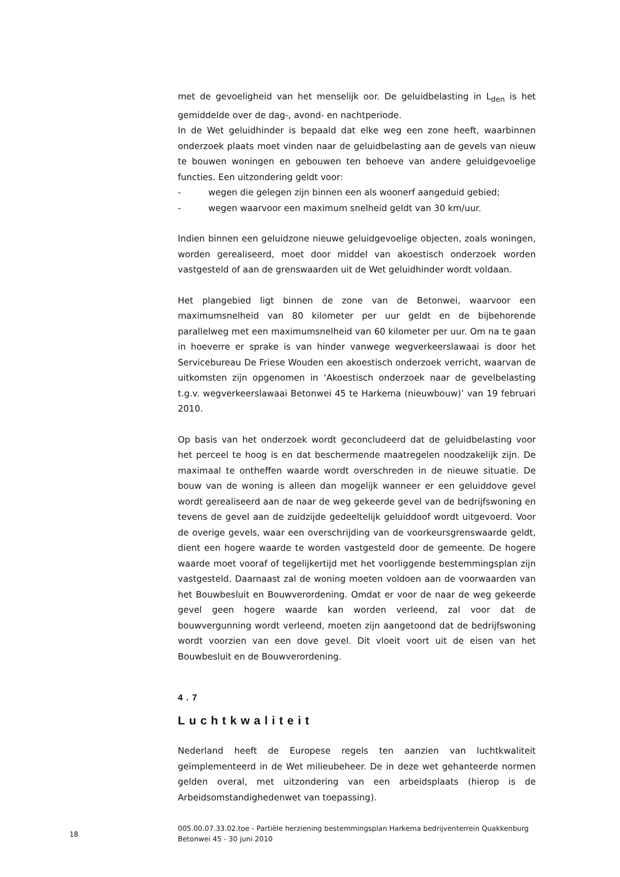met de gevoeligheid van het menselijk oor. De geluidbelasting in L<sub>den</sub> is het gemiddelde over de dag-, avond- en nachtperiode.
In de Wet geluidhinder is bepaald dat elke weg een zone heeft, waarbinnen onderzoek plaats moet vinden naar de geluidbelasting aan de gevels van nieuw te bouwen woningen en gebouwen ten behoeve van andere geluidgevoelige functies. Een uitzondering geldt voor:
- wegen die gelegen zijn binnen een als woonerf aangeduid gebied;
- wegen waarvoor een maximum snelheid geldt van 30 km/uur.
Indien binnen een geluidzone nieuwe geluidgevoelige objecten, zoals woningen, worden gerealiseerd, moet door middel van akoestisch onderzoek worden vastgesteld of aan de grenswaarden uit de Wet geluidhinder wordt voldaan.
Het plangebied ligt binnen de zone van de Betonwei, waarvoor een maximumsnelheid van 80 kilometer per uur geldt en de bijbehorende parallelweg met een maximumsnelheid van 60 kilometer per uur. Om na te gaan in hoeverre er sprake is van hinder vanwege wegverkeerslawaai is door het Servicebureau De Friese Wouden een akoestisch onderzoek verricht, waarvan de uitkomsten zijn opgenomen in ‘Akoestisch onderzoek naar de gevelbelasting t.g.v. wegverkeerslawaai Betonwei 45 te Harkema (nieuwbouw)’ van 19 februari 2010.
Op basis van het onderzoek wordt geconcludeerd dat de geluidbelasting voor het perceel te hoog is en dat beschermende maatregelen noodzakelijk zijn. De maximaal te ontheffen waarde wordt overschreden in de nieuwe situatie. De bouw van de woning is alleen dan mogelijk wanneer er een geluiddove gevel wordt gerealiseerd aan de naar de weg gekeerde gevel van de bedrijfswoning en tevens de gevel aan de zuidzijde gedeeltelijk geluiddoof wordt uitgevoerd. Voor de overige gevels, waar een overschrijding van de voorkeursgrenswaarde geldt, dient een hogere waarde te worden vastgesteld door de gemeente. De hogere waarde moet vooraf of tegelijkertijd met het voorliggende bestemmingsplan zijn vastgesteld. Daarnaast zal de woning moeten voldoen aan de voorwaarden van het Bouwbesluit en Bouwverordening. Omdat er voor de naar de weg gekeerde gevel geen hogere waarde kan worden verleend, zal voor dat de bouwvergunning wordt verleend, moeten zijn aangetoond dat de bedrijfswoning wordt voorzien van een dove gevel. Dit vloeit voort uit de eisen van het Bouwbesluit en de Bouwverordening.
4.7
Luchtkwaliteit
Nederland heeft de Europese regels ten aanzien van luchtkwaliteit geïmplementeerd in de Wet milieubeheer. De in deze wet gehanteerde normen gelden overal, met uitzondering van een arbeidsplaats (hierop is de Arbeidsomstandighedenwet van toepassing).
18
005.00.07.33.02.toe - Partiële herziening bestemmingsplan Harkema bedrijventerrein Quakkenburg Betonwei 45 - 30 juni 2010